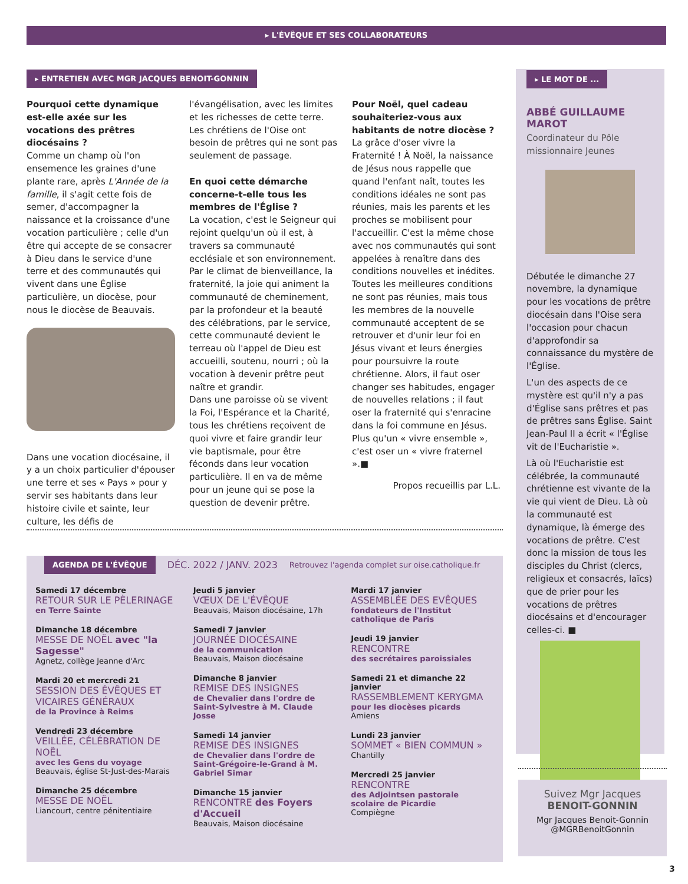▸ L'ÉVÊQUE ET SES COLLABORATEURS
▸ ENTRETIEN AVEC MGR JACQUES BENOIT-GONNIN
Pourquoi cette dynamique est-elle axée sur les vocations des prêtres diocésains ?
Comme un champ où l'on ensemence les graines d'une plante rare, après L'Année de la famille, il s'agit cette fois de semer, d'accompagner la naissance et la croissance d'une vocation particulière ; celle d'un être qui accepte de se consacrer à Dieu dans le service d'une terre et des communautés qui vivent dans une Église particulière, un diocèse, pour nous le diocèse de Beauvais.
Dans une vocation diocésaine, il y a un choix particulier d'épouser une terre et ses « Pays » pour y servir ses habitants dans leur histoire civile et sainte, leur culture, les défis de
l'évangélisation, avec les limites et les richesses de cette terre. Les chrétiens de l'Oise ont besoin de prêtres qui ne sont pas seulement de passage.
En quoi cette démarche concerne-t-elle tous les membres de l'Église ?
La vocation, c'est le Seigneur qui rejoint quelqu'un où il est, à travers sa communauté ecclésiale et son environnement. Par le climat de bienveillance, la fraternité, la joie qui animent la communauté de cheminement, par la profondeur et la beauté des célébrations, par le service, cette communauté devient le terreau où l'appel de Dieu est accueilli, soutenu, nourri ; où la vocation à devenir prêtre peut naître et grandir.
Dans une paroisse où se vivent la Foi, l'Espérance et la Charité, tous les chrétiens reçoivent de quoi vivre et faire grandir leur vie baptismale, pour être féconds dans leur vocation particulière. Il en va de même pour un jeune qui se pose la question de devenir prêtre.
Pour Noël, quel cadeau souhaiteriez-vous aux habitants de notre diocèse ?
La grâce d'oser vivre la Fraternité ! À Noël, la naissance de Jésus nous rappelle que quand l'enfant naît, toutes les conditions idéales ne sont pas réunies, mais les parents et les proches se mobilisent pour l'accueillir. C'est la même chose avec nos communautés qui sont appelées à renaître dans des conditions nouvelles et inédites. Toutes les meilleures conditions ne sont pas réunies, mais tous les membres de la nouvelle communauté acceptent de se retrouver et d'unir leur foi en Jésus vivant et leurs énergies pour poursuivre la route chrétienne. Alors, il faut oser changer ses habitudes, engager de nouvelles relations ; il faut oser la fraternité qui s'enracine dans la foi commune en Jésus. Plus qu'un « vivre ensemble », c'est oser un « vivre fraternel ».■
Propos recueillis par L.L.
▸ LE MOT DE ...
ABBÉ GUILLAUME MAROT
Coordinateur du Pôle missionnaire Jeunes
Débutée le dimanche 27 novembre, la dynamique pour les vocations de prêtre diocésain dans l'Oise sera l'occasion pour chacun d'approfondir sa connaissance du mystère de l'Église.
L'un des aspects de ce mystère est qu'il n'y a pas d'Église sans prêtres et pas de prêtres sans Église. Saint Jean-Paul II a écrit « l'Église vit de l'Eucharistie ».
Là où l'Eucharistie est célébrée, la communauté chrétienne est vivante de la vie qui vient de Dieu. Là où la communauté est dynamique, là émerge des vocations de prêtre. C'est donc la mission de tous les disciples du Christ (clercs, religieux et consacrés, laïcs) que de prier pour les vocations de prêtres diocésains et d'encourager celles-ci. ■
AGENDA DE L'ÉVÊQUE
DÉC. 2022 / JANV. 2023 Retrouvez l'agenda complet sur oise.catholique.fr
Samedi 17 décembre
RETOUR SUR LE PÈLERINAGE
en Terre Sainte
Dimanche 18 décembre
MESSE DE NOËL avec "la Sagesse"
Agnetz, collège Jeanne d'Arc
Mardi 20 et mercredi 21
SESSION DES ÉVÊQUES ET VICAIRES GÉNÉRAUX
de la Province à Reims
Vendredi 23 décembre
VEILLÉE, CÉLÉBRATION DE NOËL
avec les Gens du voyage
Beauvais, église St-Just-des-Marais
Dimanche 25 décembre
MESSE DE NOËL
Liancourt, centre pénitentiaire
Jeudi 5 janvier
VŒUX DE L'ÉVÊQUE
Beauvais, Maison diocésaine, 17h
Samedi 7 janvier
JOURNÉE DIOCÉSAINE
de la communication
Beauvais, Maison diocésaine
Dimanche 8 janvier
REMISE DES INSIGNES
de Chevalier dans l'ordre de Saint-Sylvestre à M. Claude Josse
Samedi 14 janvier
REMISE DES INSIGNES
de Chevalier dans l'ordre de Saint-Grégoire-le-Grand à M. Gabriel Simar
Dimanche 15 janvier
RENCONTRE des Foyers d'Accueil
Beauvais, Maison diocésaine
Mardi 17 janvier
ASSEMBLÉE DES EVÊQUES
fondateurs de l'Institut catholique de Paris
Jeudi 19 janvier
RENCONTRE
des secrétaires paroissiales
Samedi 21 et dimanche 22 janvier
RASSEMBLEMENT KERYGMA
pour les diocèses picards
Amiens
Lundi 23 janvier
SOMMET « BIEN COMMUN »
Chantilly
Mercredi 25 janvier
RENCONTRE
des Adjointsen pastorale scolaire de Picardie
Compiègne
Suivez Mgr Jacques
BENOIT-GONNIN
Mgr Jacques Benoit-Gonnin
@MGRBenoitGonnin
3